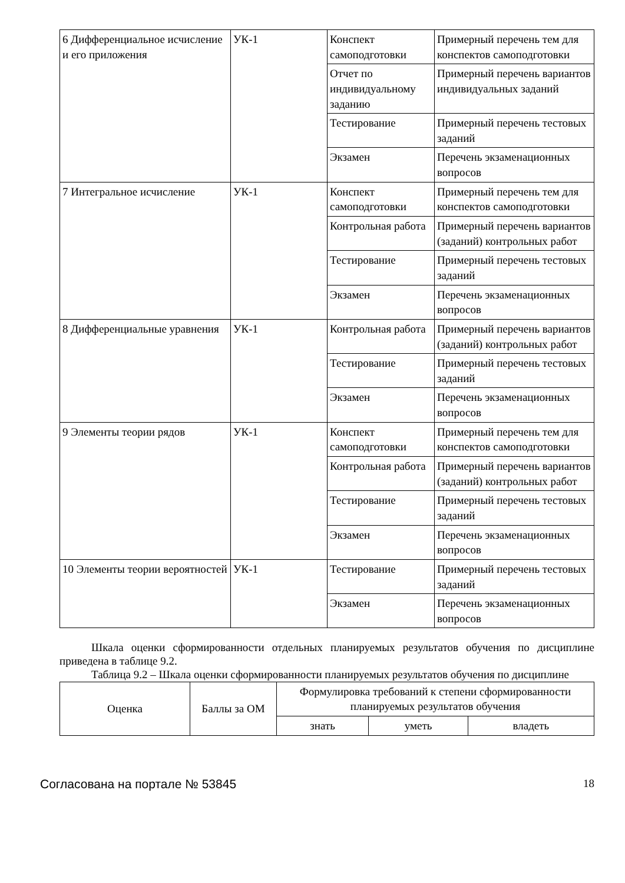| 6 Дифференциальное исчисление и его приложения | УК-1 | Конспект самоподготовки | Примерный перечень тем для конспектов самоподготовки |
| | | Отчет по индивидуальному заданию | Примерный перечень вариантов индивидуальных заданий |
| | | Тестирование | Примерный перечень тестовых заданий |
| | | Экзамен | Перечень экзаменационных вопросов |
| 7 Интегральное исчисление | УК-1 | Конспект самоподготовки | Примерный перечень тем для конспектов самоподготовки |
| | | Контрольная работа | Примерный перечень вариантов (заданий) контрольных работ |
| | | Тестирование | Примерный перечень тестовых заданий |
| | | Экзамен | Перечень экзаменационных вопросов |
| 8 Дифференциальные уравнения | УК-1 | Контрольная работа | Примерный перечень вариантов (заданий) контрольных работ |
| | | Тестирование | Примерный перечень тестовых заданий |
| | | Экзамен | Перечень экзаменационных вопросов |
| 9 Элементы теории рядов | УК-1 | Конспект самоподготовки | Примерный перечень тем для конспектов самоподготовки |
| | | Контрольная работа | Примерный перечень вариантов (заданий) контрольных работ |
| | | Тестирование | Примерный перечень тестовых заданий |
| | | Экзамен | Перечень экзаменационных вопросов |
| 10 Элементы теории вероятностей | УК-1 | Тестирование | Примерный перечень тестовых заданий |
| | | Экзамен | Перечень экзаменационных вопросов |
Шкала оценки сформированности отдельных планируемых результатов обучения по дисциплине приведена в таблице 9.2.
Таблица 9.2 – Шкала оценки сформированности планируемых результатов обучения по дисциплине
| Оценка | Баллы за ОМ | Формулировка требований к степени сформированности планируемых результатов обучения | | |
| --- | --- | --- | --- | --- |
| | | знать | уметь | владеть |
Согласована на портале № 53845 18